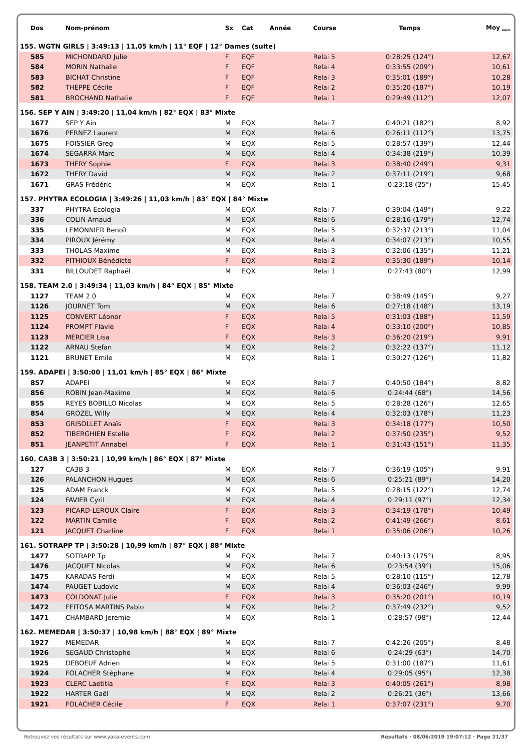| Dos | Nom-prénom | Sx | Cat | Année | Course | Temps | Moy <sub>km/h</sub> |
| --- | --- | --- | --- | --- | --- | --- | --- |
| 155. WGTN GIRLS / 3:49:13 / 11,05 km/h / 11° EQF / 12° Dames (suite) | | | | | | | |
| 585 | MICHONDARD Julie | F | EQF | | Relai 5 | 0:28:25 (124°) | 12,67 |
| 584 | MORIN Nathalie | F | EQF | | Relai 4 | 0:33:55 (209°) | 10,61 |
| 583 | BICHAT Christine | F | EQF | | Relai 3 | 0:35:01 (189°) | 10,28 |
| 582 | THEPPE Cécile | F | EQF | | Relai 2 | 0:35:20 (187°) | 10,19 |
| 581 | BROCHAND Nathalie | F | EQF | | Relai 1 | 0:29:49 (112°) | 12,07 |
| 156. SEP Y AIN / 3:49:20 / 11,04 km/h / 82° EQX / 83° Mixte | | | | | | | |
| 1677 | SEP Y Ain | M | EQX | | Relai 7 | 0:40:21 (182°) | 8,92 |
| 1676 | PERNEZ Laurent | M | EQX | | Relai 6 | 0:26:11 (112°) | 13,75 |
| 1675 | FOISSIER Greg | M | EQX | | Relai 5 | 0:28:57 (139°) | 12,44 |
| 1674 | SEGARRA Marc | M | EQX | | Relai 4 | 0:34:38 (219°) | 10,39 |
| 1673 | THERY Sophie | F | EQX | | Relai 3 | 0:38:40 (249°) | 9,31 |
| 1672 | THERY David | M | EQX | | Relai 2 | 0:37:11 (219°) | 9,68 |
| 1671 | GRAS Frédéric | M | EQX | | Relai 1 | 0:23:18 (25°) | 15,45 |
| 157. PHYTRA ECOLOGIA / 3:49:26 / 11,03 km/h / 83° EQX / 84° Mixte | | | | | | | |
| 337 | PHYTRA Ecologia | M | EQX | | Relai 7 | 0:39:04 (149°) | 9,22 |
| 336 | COLIN Arnaud | M | EQX | | Relai 6 | 0:28:16 (179°) | 12,74 |
| 335 | LEMONNIER Benoît | M | EQX | | Relai 5 | 0:32:37 (213°) | 11,04 |
| 334 | PIROUX Jérémy | M | EQX | | Relai 4 | 0:34:07 (213°) | 10,55 |
| 333 | THOLAS Maxime | M | EQX | | Relai 3 | 0:32:06 (135°) | 11,21 |
| 332 | PITHIOUX Bénédicte | F | EQX | | Relai 2 | 0:35:30 (189°) | 10,14 |
| 331 | BILLOUDET Raphaël | M | EQX | | Relai 1 | 0:27:43 (80°) | 12,99 |
| 158. TEAM 2.0 / 3:49:34 / 11,03 km/h / 84° EQX / 85° Mixte | | | | | | | |
| 1127 | TEAM 2.0 | M | EQX | | Relai 7 | 0:38:49 (145°) | 9,27 |
| 1126 | JOURNET Tom | M | EQX | | Relai 6 | 0:27:18 (148°) | 13,19 |
| 1125 | CONVERT Léonor | F | EQX | | Relai 5 | 0:31:03 (188°) | 11,59 |
| 1124 | PROMPT Flavie | F | EQX | | Relai 4 | 0:33:10 (200°) | 10,85 |
| 1123 | MERCIER Lisa | F | EQX | | Relai 3 | 0:36:20 (219°) | 9,91 |
| 1122 | ARNAU Stefan | M | EQX | | Relai 2 | 0:32:22 (137°) | 11,12 |
| 1121 | BRUNET Emile | M | EQX | | Relai 1 | 0:30:27 (126°) | 11,82 |
| 159. ADAPEI / 3:50:00 / 11,01 km/h / 85° EQX / 86° Mixte | | | | | | | |
| 857 | ADAPEI | M | EQX | | Relai 7 | 0:40:50 (184°) | 8,82 |
| 856 | ROBIN Jean-Maxime | M | EQX | | Relai 6 | 0:24:44 (68°) | 14,56 |
| 855 | REYES BOBILLO Nicolas | M | EQX | | Relai 5 | 0:28:28 (126°) | 12,65 |
| 854 | GROZEL Willy | M | EQX | | Relai 4 | 0:32:03 (178°) | 11,23 |
| 853 | GRISOLLET Anaïs | F | EQX | | Relai 3 | 0:34:18 (177°) | 10,50 |
| 852 | TIBERGHIEN Estelle | F | EQX | | Relai 2 | 0:37:50 (235°) | 9,52 |
| 851 | JEANPETIT Annabel | F | EQX | | Relai 1 | 0:31:43 (151°) | 11,35 |
| 160. CA3B 3 / 3:50:21 / 10,99 km/h / 86° EQX / 87° Mixte | | | | | | | |
| 127 | CA3B 3 | M | EQX | | Relai 7 | 0:36:19 (105°) | 9,91 |
| 126 | PALANCHON Hugues | M | EQX | | Relai 6 | 0:25:21 (89°) | 14,20 |
| 125 | ADAM Franck | M | EQX | | Relai 5 | 0:28:15 (122°) | 12,74 |
| 124 | FAVIER Cyril | M | EQX | | Relai 4 | 0:29:11 (97°) | 12,34 |
| 123 | PICARD-LEROUX Claire | F | EQX | | Relai 3 | 0:34:19 (178°) | 10,49 |
| 122 | MARTIN Camille | F | EQX | | Relai 2 | 0:41:49 (266°) | 8,61 |
| 121 | JACQUET Charline | F | EQX | | Relai 1 | 0:35:06 (206°) | 10,26 |
| 161. SOTRAPP TP / 3:50:28 / 10,99 km/h / 87° EQX / 88° Mixte | | | | | | | |
| 1477 | SOTRAPP Tp | M | EQX | | Relai 7 | 0:40:13 (175°) | 8,95 |
| 1476 | JACQUET Nicolas | M | EQX | | Relai 6 | 0:23:54 (39°) | 15,06 |
| 1475 | KARADAS Ferdi | M | EQX | | Relai 5 | 0:28:10 (115°) | 12,78 |
| 1474 | PAUGET Ludovic | M | EQX | | Relai 4 | 0:36:03 (246°) | 9,99 |
| 1473 | COLDONAT Julie | F | EQX | | Relai 3 | 0:35:20 (201°) | 10,19 |
| 1472 | FEITOSA MARTINS Pablo | M | EQX | | Relai 2 | 0:37:49 (232°) | 9,52 |
| 1471 | CHAMBARD Jeremie | M | EQX | | Relai 1 | 0:28:57 (98°) | 12,44 |
| 162. MEMEDAR / 3:50:37 / 10,98 km/h / 88° EQX / 89° Mixte | | | | | | | |
| 1927 | MEMEDAR | M | EQX | | Relai 7 | 0:42:26 (205°) | 8,48 |
| 1926 | SEGAUD Christophe | M | EQX | | Relai 6 | 0:24:29 (63°) | 14,70 |
| 1925 | DEBOEUF Adrien | M | EQX | | Relai 5 | 0:31:00 (187°) | 11,61 |
| 1924 | FOLACHER Stéphane | M | EQX | | Relai 4 | 0:29:05 (95°) | 12,38 |
| 1923 | CLERC Laetitia | F | EQX | | Relai 3 | 0:40:05 (261°) | 8,98 |
| 1922 | HARTER Gaël | M | EQX | | Relai 2 | 0:26:21 (36°) | 13,66 |
| 1921 | FOLACHER Cécile | F | EQX | | Relai 1 | 0:37:07 (231°) | 9,70 |
Retrouvez vos résultats sur www.yaka-events.com Résultats · 08/06/2019 19:07:12 · Page 21/37